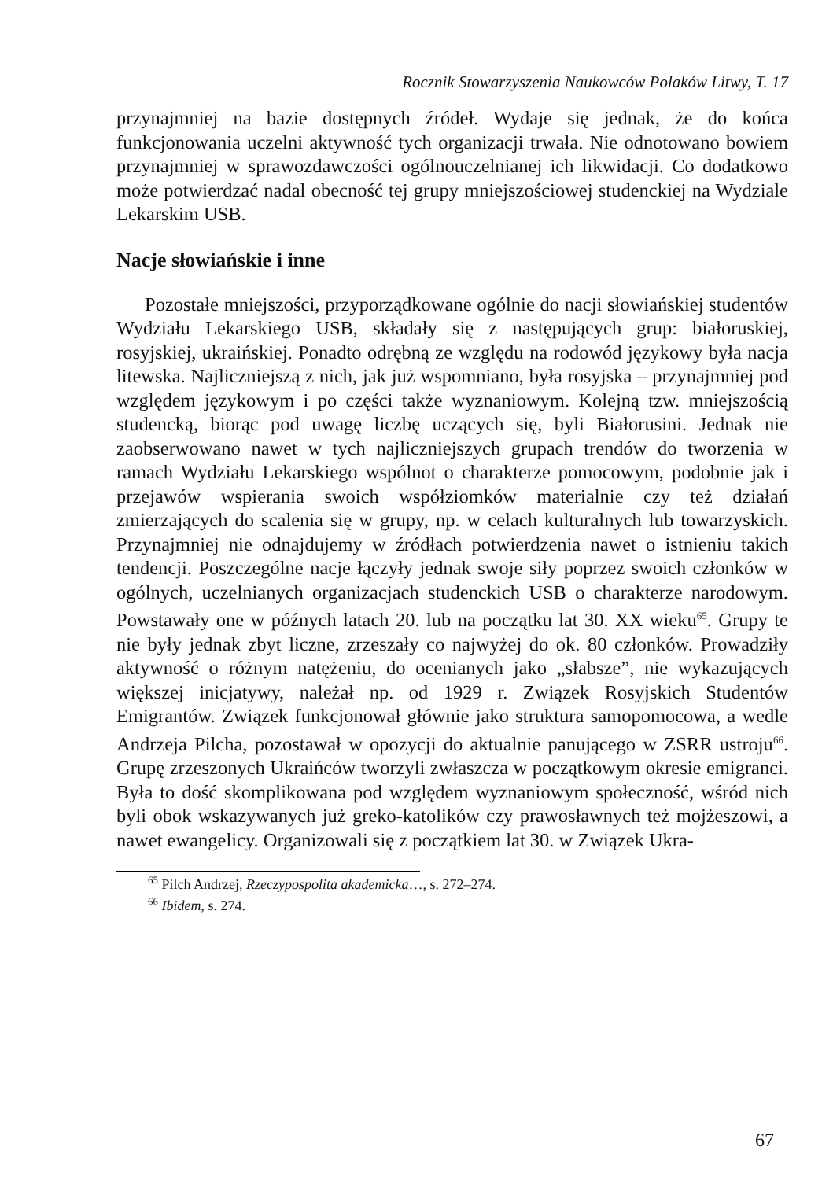Rocznik Stowarzyszenia Naukowców Polaków Litwy, T. 17
przynajmniej na bazie dostępnych źródeł. Wydaje się jednak, że do końca funkcjonowania uczelni aktywność tych organizacji trwała. Nie odnotowano bowiem przynajmniej w sprawozdawczości ogólnouczelnianej ich likwidacji. Co dodatkowo może potwierdzać nadal obecność tej grupy mniejszościowej studenckiej na Wydziale Lekarskim USB.
Nacje słowiańskie i inne
Pozostałe mniejszości, przyporządkowane ogólnie do nacji słowiańskiej studentów Wydziału Lekarskiego USB, składały się z następujących grup: białoruskiej, rosyjskiej, ukraińskiej. Ponadto odrębną ze względu na rodowód językowy była nacja litewska. Najliczniejszą z nich, jak już wspomniano, była rosyjska – przynajmniej pod względem językowym i po części także wyznaniowym. Kolejną tzw. mniejszością studencką, biorąc pod uwagę liczbę uczących się, byli Białorusini. Jednak nie zaobserwowano nawet w tych najliczniejszych grupach trendów do tworzenia w ramach Wydziału Lekarskiego wspólnot o charakterze pomocowym, podobnie jak i przejawów wspierania swoich współziomków materialnie czy też działań zmierzających do scalenia się w grupy, np. w celach kulturalnych lub towarzyskich. Przynajmniej nie odnajdujemy w źródłach potwierdzenia nawet o istnieniu takich tendencji. Poszczególne nacje łączyły jednak swoje siły poprzez swoich członków w ogólnych, uczelnianych organizacjach studenckich USB o charakterze narodowym. Powstawały one w późnych latach 20. lub na początku lat 30. XX wieku<sup>65</sup>. Grupy te nie były jednak zbyt liczne, zrzeszały co najwyżej do ok. 80 członków. Prowadziły aktywność o różnym natężeniu, do ocenianych jako „słabsze”, nie wykazujących większej inicjatywy, należał np. od 1929 r. Związek Rosyjskich Studentów Emigrantów. Związek funkcjonował głównie jako struktura samopomocowa, a wedle Andrzeja Pilcha, pozostawał w opozycji do aktualnie panującego w ZSRR ustroju<sup>66</sup>. Grupę zrzeszonych Ukraińców tworzyli zwłaszcza w początkowym okresie emigranci. Była to dość skomplikowana pod względem wyznaniowym społeczność, wśród nich byli obok wskazywanych już greko-katolików czy prawosławnych też mojżeszowi, a nawet ewangelicy. Organizowali się z początkiem lat 30. w Związek Ukra-
<sup>65</sup> Pilch Andrzej, Rzeczypospolita akademicka…, s. 272–274.
<sup>66</sup> Ibidem, s. 274.
67